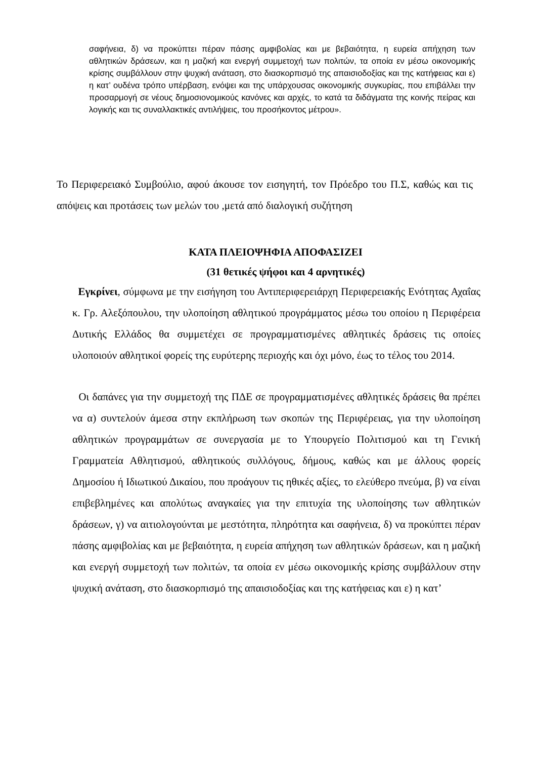σαφήνεια, δ) να προκύπτει πέραν πάσης αμφιβολίας και με βεβαιότητα, η ευρεία απήχηση των αθλητικών δράσεων, και η μαζική και ενεργή συμμετοχή των πολιτών, τα οποία εν μέσω οικονομικής κρίσης συμβάλλουν στην ψυχική ανάταση, στο διασκορπισμό της απαισιοδοξίας και της κατήφειας και ε) η κατ’ ουδένα τρόπο υπέρβαση, ενόψει και της υπάρχουσας οικονομικής συγκυρίας, που επιβάλλει την προσαρμογή σε νέους δημοσιονομικούς κανόνες και αρχές, το κατά τα διδάγματα της κοινής πείρας και λογικής και τις συναλλακτικές αντιλήψεις, του προσήκοντος μέτρου».
Το Περιφερειακό Συμβούλιο, αφού άκουσε τον εισηγητή, τον Πρόεδρο του Π.Σ, καθώς και τις απόψεις και προτάσεις των μελών του ,μετά από διαλογική συζήτηση
ΚΑΤΑ ΠΛΕΙΟΨΗΦΙΑ ΑΠΟΦΑΣΙΖΕΙ
(31 θετικές ψήφοι και 4 αρνητικές)
Εγκρίνει, σύμφωνα με την εισήγηση του Αντιπεριφερειάρχη Περιφερειακής Ενότητας Αχαΐας κ. Γρ. Αλεξόπουλου, την υλοποίηση αθλητικού προγράμματος μέσω του οποίου η Περιφέρεια Δυτικής Ελλάδος θα συμμετέχει σε προγραμματισμένες αθλητικές δράσεις τις οποίες υλοποιούν αθλητικοί φορείς της ευρύτερης περιοχής και όχι μόνο, έως το τέλος του 2014.
Οι δαπάνες για την συμμετοχή της ΠΔΕ σε προγραμματισμένες αθλητικές δράσεις θα πρέπει να α) συντελούν άμεσα στην εκπλήρωση των σκοπών της Περιφέρειας, για την υλοποίηση αθλητικών προγραμμάτων σε συνεργασία με το Υπουργείο Πολιτισμού και τη Γενική Γραμματεία Αθλητισμού, αθλητικούς συλλόγους, δήμους, καθώς και με άλλους φορείς Δημοσίου ή Ιδιωτικού Δικαίου, που προάγουν τις ηθικές αξίες, το ελεύθερο πνεύμα, β) να είναι επιβεβλημένες και απολύτως αναγκαίες για την επιτυχία της υλοποίησης των αθλητικών δράσεων, γ) να αιτιολογούνται με μεστότητα, πληρότητα και σαφήνεια, δ) να προκύπτει πέραν πάσης αμφιβολίας και με βεβαιότητα, η ευρεία απήχηση των αθλητικών δράσεων, και η μαζική και ενεργή συμμετοχή των πολιτών, τα οποία εν μέσω οικονομικής κρίσης συμβάλλουν στην ψυχική ανάταση, στο διασκορπισμό της απαισιοδοξίας και της κατήφειας και ε) η κατ’